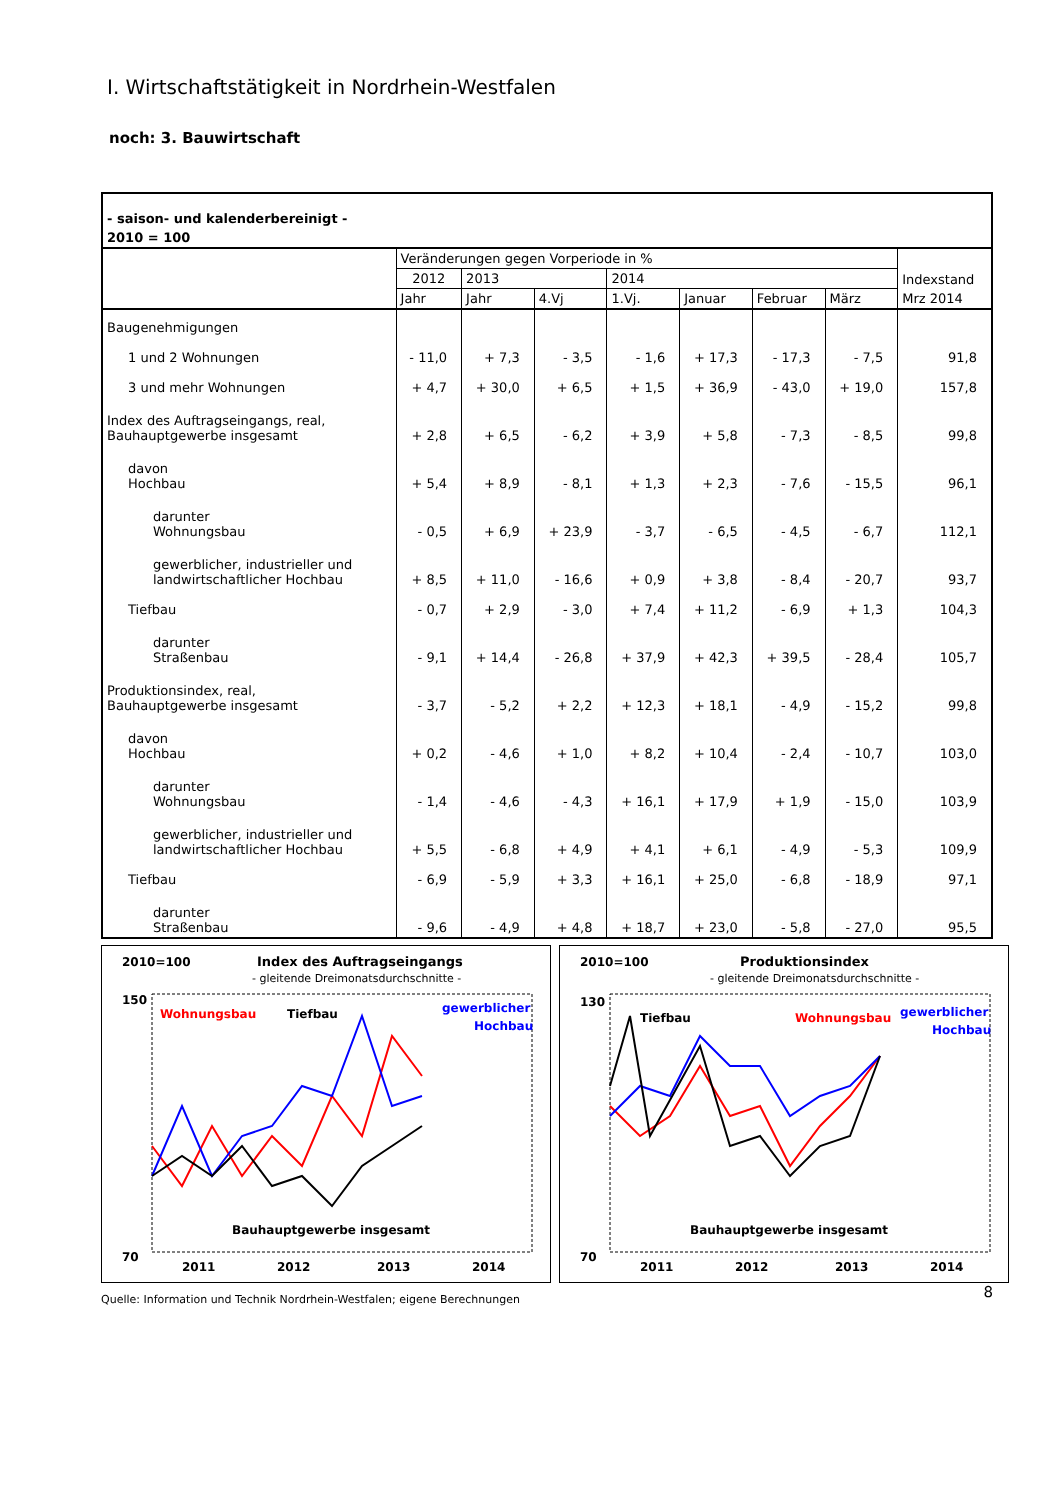I. Wirtschaftstätigkeit in Nordrhein-Westfalen
noch: 3. Bauwirtschaft
| - saison- und kalenderbereinigt - | | | | | | | | |
| 2010 = 100 | | | | | | | | |
| | Veränderungen gegen Vorperiode in % | | | | | | | Indexstand |
| | 2012 | 2013 | | 2014 | | | | |
| | Jahr | Jahr | 4.Vj | 1.Vj. | Januar | Februar | März | Mrz 2014 |
| Baugenehmigungen | | | | | | | | |
| 1 und 2 Wohnungen | - 11,0 | + 7,3 | - 3,5 | - 1,6 | + 17,3 | - 17,3 | - 7,5 | 91,8 |
| 3 und mehr Wohnungen | + 4,7 | + 30,0 | + 6,5 | + 1,5 | + 36,9 | - 43,0 | + 19,0 | 157,8 |
| Index des Auftragseingangs, real, Bauhauptgewerbe insgesamt | + 2,8 | + 6,5 | - 6,2 | + 3,9 | + 5,8 | - 7,3 | - 8,5 | 99,8 |
| davon Hochbau | + 5,4 | + 8,9 | - 8,1 | + 1,3 | + 2,3 | - 7,6 | - 15,5 | 96,1 |
| darunter Wohnungsbau | - 0,5 | + 6,9 | + 23,9 | - 3,7 | - 6,5 | - 4,5 | - 6,7 | 112,1 |
| gewerblicher, industrieller und landwirtschaftlicher Hochbau | + 8,5 | + 11,0 | - 16,6 | + 0,9 | + 3,8 | - 8,4 | - 20,7 | 93,7 |
| Tiefbau | - 0,7 | + 2,9 | - 3,0 | + 7,4 | + 11,2 | - 6,9 | + 1,3 | 104,3 |
| darunter Straßenbau | - 9,1 | + 14,4 | - 26,8 | + 37,9 | + 42,3 | + 39,5 | - 28,4 | 105,7 |
| Produktionsindex, real, Bauhauptgewerbe insgesamt | - 3,7 | - 5,2 | + 2,2 | + 12,3 | + 18,1 | - 4,9 | - 15,2 | 99,8 |
| davon Hochbau | + 0,2 | - 4,6 | + 1,0 | + 8,2 | + 10,4 | - 2,4 | - 10,7 | 103,0 |
| darunter Wohnungsbau | - 1,4 | - 4,6 | - 4,3 | + 16,1 | + 17,9 | + 1,9 | - 15,0 | 103,9 |
| gewerblicher, industrieller und landwirtschaftlicher Hochbau | + 5,5 | - 6,8 | + 4,9 | + 4,1 | + 6,1 | - 4,9 | - 5,3 | 109,9 |
| Tiefbau | - 6,9 | - 5,9 | + 3,3 | + 16,1 | + 25,0 | - 6,8 | - 18,9 | 97,1 |
| darunter Straßenbau | - 9,6 | - 4,9 | + 4,8 | + 18,7 | + 23,0 | - 5,8 | - 27,0 | 95,5 |
2010=100
Index des Auftragseingangs
- gleitende Dreimonatsdurchschnitte -
150
70
Wohnungsbau
Tiefbau
gewerblicher
Hochbau
Bauhauptgewerbe insgesamt
2011
2012
2013
2014
2010=100
Produktionsindex
- gleitende Dreimonatsdurchschnitte -
130
70
Tiefbau
Wohnungsbau
gewerblicher
Hochbau
Bauhauptgewerbe insgesamt
2011
2012
2013
2014
Quelle: Information und Technik Nordrhein-Westfalen; eigene Berechnungen
8